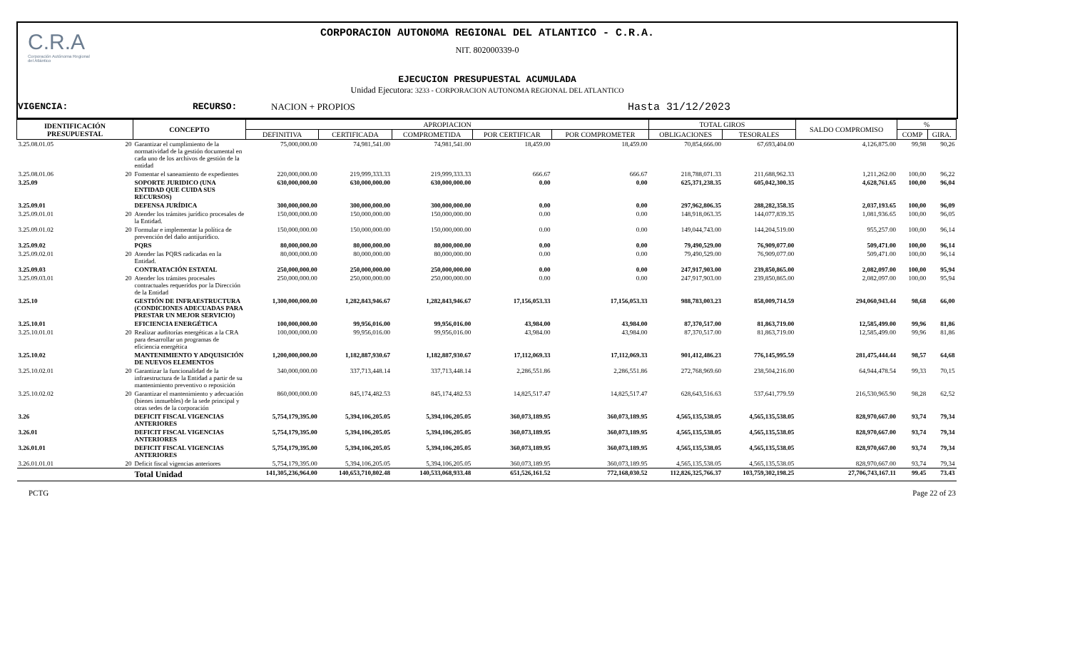C.R.A
Corporación Autónoma Regional del Atlántico
CORPORACION AUTONOMA REGIONAL DEL ATLANTICO - C.R.A.
NIT. 802000339-0
EJECUCION PRESUPUESTAL ACUMULADA
Unidad Ejecutora: 3233 - CORPORACION AUTONOMA REGIONAL DEL ATLANTICO
VIGENCIA: RECURSO: NACION + PROPIOS Hasta 31/12/2023
| IDENTIFICACIÓN PRESUPUESTAL | CONCEPTO | APROPIACION | | | | | TOTAL GIROS | | SALDO COMPROMISO | % | |
| --- | --- | --- | --- | --- | --- | --- | --- | --- | --- | --- | --- |
| | | DEFINITIVA | CERTIFICADA | COMPROMETIDA | POR CERTIFICAR | POR COMPROMETER | OBLIGACIONES | TESORALES | | COMP | GIRA. |
| 3.25.08.01.05 20 | Garantizar el cumplimiento de la normatividad de la gestión documental en cada uno de los archivos de gestión de la entidad | 75,000,000.00 | 74,981,541.00 | 74,981,541.00 | 18,459.00 | 18,459.00 | 70,854,666.00 | 67,693,404.00 | 4,126,875.00 | 99,98 | 90,26 |
| 3.25.08.01.06 20 | Fomentar el saneamiento de expedientes | 220,000,000.00 | 219,999,333.33 | 219,999,333.33 | 666.67 | 666.67 | 218,788,071.33 | 211,688,962.33 | 1,211,262.00 | 100,00 | 96,22 |
| 3.25.09 | SOPORTE JURIDICO (UNA ENTIDAD QUE CUIDA SUS RECURSOS) | 630,000,000.00 | 630,000,000.00 | 630,000,000.00 | 0.00 | 0.00 | 625,371,238.35 | 605,042,300.35 | 4,628,761.65 | 100,00 | 96,04 |
| 3.25.09.01 | DEFENSA JURÍDICA | 300,000,000.00 | 300,000,000.00 | 300,000,000.00 | 0.00 | 0.00 | 297,962,806.35 | 288,282,358.35 | 2,037,193.65 | 100,00 | 96,09 |
| 3.25.09.01.01 20 | Atender los trámites jurídico procesales de la Entidad. | 150,000,000.00 | 150,000,000.00 | 150,000,000.00 | 0.00 | 0.00 | 148,918,063.35 | 144,077,839.35 | 1,081,936.65 | 100,00 | 96,05 |
| 3.25.09.01.02 20 | Formular e implementar la política de prevención del daño antijurídico. | 150,000,000.00 | 150,000,000.00 | 150,000,000.00 | 0.00 | 0.00 | 149,044,743.00 | 144,204,519.00 | 955,257.00 | 100,00 | 96,14 |
| 3.25.09.02 | PQRS | 80,000,000.00 | 80,000,000.00 | 80,000,000.00 | 0.00 | 0.00 | 79,490,529.00 | 76,909,077.00 | 509,471.00 | 100,00 | 96,14 |
| 3.25.09.02.01 20 | Atender las PQRS radicadas en la Entidad. | 80,000,000.00 | 80,000,000.00 | 80,000,000.00 | 0.00 | 0.00 | 79,490,529.00 | 76,909,077.00 | 509,471.00 | 100,00 | 96,14 |
| 3.25.09.03 | CONTRATACIÓN ESTATAL | 250,000,000.00 | 250,000,000.00 | 250,000,000.00 | 0.00 | 0.00 | 247,917,903.00 | 239,850,865.00 | 2,082,097.00 | 100,00 | 95,94 |
| 3.25.09.03.01 20 | Atender los trámites procesales contractuales requeridos por la Dirección de la Entidad | 250,000,000.00 | 250,000,000.00 | 250,000,000.00 | 0.00 | 0.00 | 247,917,903.00 | 239,850,865.00 | 2,082,097.00 | 100,00 | 95,94 |
| 3.25.10 | GESTIÓN DE INFRAESTRUCTURA (CONDICIONES ADECUADAS PARA PRESTAR UN MEJOR SERVICIO) | 1,300,000,000.00 | 1,282,843,946.67 | 1,282,843,946.67 | 17,156,053.33 | 17,156,053.33 | 988,783,003.23 | 858,009,714.59 | 294,060,943.44 | 98,68 | 66,00 |
| 3.25.10.01 | EFICIENCIA ENERGÉTICA | 100,000,000.00 | 99,956,016.00 | 99,956,016.00 | 43,984.00 | 43,984.00 | 87,370,517.00 | 81,863,719.00 | 12,585,499.00 | 99,96 | 81,86 |
| 3.25.10.01.01 20 | Realizar auditorías energéticas a la CRA para desarrollar un programas de eficiencia energética | 100,000,000.00 | 99,956,016.00 | 99,956,016.00 | 43,984.00 | 43,984.00 | 87,370,517.00 | 81,863,719.00 | 12,585,499.00 | 99,96 | 81,86 |
| 3.25.10.02 | MANTENIMIENTO Y ADQUISICIÓN DE NUEVOS ELEMENTOS | 1,200,000,000.00 | 1,182,887,930.67 | 1,182,887,930.67 | 17,112,069.33 | 17,112,069.33 | 901,412,486.23 | 776,145,995.59 | 281,475,444.44 | 98,57 | 64,68 |
| 3.25.10.02.01 20 | Garantizar la funcionalidad de la infraestructura de la Entidad a partir de su mantenimiento preventivo o reposición | 340,000,000.00 | 337,713,448.14 | 337,713,448.14 | 2,286,551.86 | 2,286,551.86 | 272,768,969.60 | 238,504,216.00 | 64,944,478.54 | 99,33 | 70,15 |
| 3.25.10.02.02 20 | Garantizar el mantenimiento y adecuación (bienes inmuebles) de la sede principal y otras sedes de la corporación | 860,000,000.00 | 845,174,482.53 | 845,174,482.53 | 14,825,517.47 | 14,825,517.47 | 628,643,516.63 | 537,641,779.59 | 216,530,965.90 | 98,28 | 62,52 |
| 3.26 | DEFICIT FISCAL VIGENCIAS ANTERIORES | 5,754,179,395.00 | 5,394,106,205.05 | 5,394,106,205.05 | 360,073,189.95 | 360,073,189.95 | 4,565,135,538.05 | 4,565,135,538.05 | 828,970,667.00 | 93,74 | 79,34 |
| 3.26.01 | DEFICIT FISCAL VIGENCIAS ANTERIORES | 5,754,179,395.00 | 5,394,106,205.05 | 5,394,106,205.05 | 360,073,189.95 | 360,073,189.95 | 4,565,135,538.05 | 4,565,135,538.05 | 828,970,667.00 | 93,74 | 79,34 |
| 3.26.01.01 | DEFICIT FISCAL VIGENCIAS ANTERIORES | 5,754,179,395.00 | 5,394,106,205.05 | 5,394,106,205.05 | 360,073,189.95 | 360,073,189.95 | 4,565,135,538.05 | 4,565,135,538.05 | 828,970,667.00 | 93,74 | 79,34 |
| 3.26.01.01.01 20 | Deficit fiscal vigencias anteriores | 5,754,179,395.00 | 5,394,106,205.05 | 5,394,106,205.05 | 360,073,189.95 | 360,073,189.95 | 4,565,135,538.05 | 4,565,135,538.05 | 828,970,667.00 | 93,74 | 79,34 |
| | Total Unidad | 141,305,236,964.00 | 140,653,710,802.48 | 140,533,068,933.48 | 651,526,161.52 | 772,168,030.52 | 112,826,325,766.37 | 103,759,302,198.25 | 27,706,743,167.11 | 99.45 | 73.43 |
PCTG Page 22 of 23